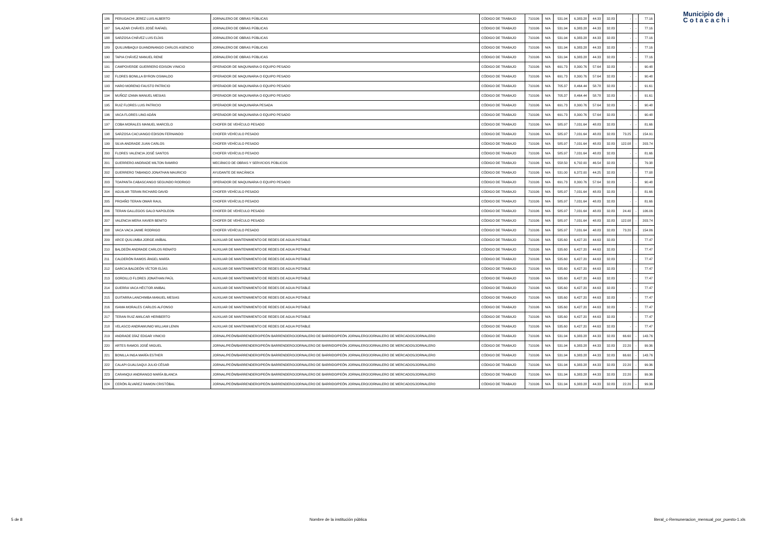Municipio de
C o t a c a c h i
| 186 | PERUGACHI JEREZ LUIS ALBERTO | JORNALERO DE OBRAS PÚBLICAS | CÓDIGO DE TRABAJO | 710106 | N/A | 531.94 | 6,383.28 | 44.33 | 32.83 | - | - | 77.16 |
| 187 | SALAZAR CHÁVES JOSÉ RAFAEL | JORNALERO DE OBRAS PÚBLICAS | CÓDIGO DE TRABAJO | 710106 | N/A | 531.94 | 6,383.28 | 44.33 | 32.83 | - | - | 77.16 |
| 188 | SARZOSA CHÁVEZ LUIS ELÍAS | JORNALERO DE OBRAS PÚBLICAS | CÓDIGO DE TRABAJO | 710106 | N/A | 531.94 | 6,383.28 | 44.33 | 32.83 | - | - | 77.16 |
| 189 | QUILUMBAQUI GUANDINANGO CARLOS ASENCIO | JORNALERO DE OBRAS PÚBLICAS | CÓDIGO DE TRABAJO | 710106 | N/A | 531.94 | 6,383.28 | 44.33 | 32.83 | - | - | 77.16 |
| 190 | TAPIA CHÁVEZ MANUEL RENE | JORNALERO DE OBRAS PÚBLICAS | CÓDIGO DE TRABAJO | 710106 | N/A | 531.94 | 6,383.28 | 44.33 | 32.83 | - | - | 77.16 |
| 191 | CAMPOVERDE GUERRERO EDISON VINICIO | OPERADOR DE MAQUINARIA O EQUIPO PESADO | CÓDIGO DE TRABAJO | 710106 | N/A | 691.73 | 8,300.76 | 57.64 | 32.83 | - | - | 90.48 |
| 192 | FLORES BONILLA BYRON OSWALDO | OPERADOR DE MAQUINARIA O EQUIPO PESADO | CÓDIGO DE TRABAJO | 710106 | N/A | 691.73 | 8,300.76 | 57.64 | 32.83 | - | - | 90.48 |
| 193 | HARO MORENO FAUSTO PATRICIO | OPERADOR DE MAQUINARIA O EQUIPO PESADO | CÓDIGO DE TRABAJO | 710106 | N/A | 705.37 | 8,464.44 | 58.78 | 32.83 | - | - | 91.61 |
| 194 | MUÑOZ IZAMA MANUEL MESIAS | OPERADOR DE MAQUINARIA O EQUIPO PESADO | CÓDIGO DE TRABAJO | 710106 | N/A | 705.37 | 8,464.44 | 58.78 | 32.83 | - | - | 91.61 |
| 195 | RUIZ FLORES LUIS PATRICIO | OPERADOR DE MAQUINARIA PESADA | CÓDIGO DE TRABAJO | 710106 | N/A | 691.73 | 8,300.76 | 57.64 | 32.83 | - | - | 90.48 |
| 196 | VACA FLORES LINO ADÁN | OPERADOR DE MAQUINARIA O EQUIPO PESADO | CÓDIGO DE TRABAJO | 710106 | N/A | 691.73 | 8,300.76 | 57.64 | 32.83 | - | - | 90.48 |
| 197 | COBA MORALES MANUEL MARCELO | CHOFER DE VEHÍCULO PESADO | CÓDIGO DE TRABAJO | 710106 | N/A | 585.97 | 7,031.64 | 48.83 | 32.83 | - | - | 81.66 |
| 198 | SARZOSA CACUANGO EDISON FERNANDO | CHOFER VEHÍCULO PESADO | CÓDIGO DE TRABAJO | 710106 | N/A | 585.97 | 7,031.64 | 48.83 | 32.83 | 73.25 | - | 154.91 |
| 199 | SILVA ANDRADE JUAN CARLOS | CHOFER VEHÍCULO PESADO | CÓDIGO DE TRABAJO | 710106 | N/A | 585.97 | 7,031.64 | 48.83 | 32.83 | 122.08 | - | 203.74 |
| 200 | FLORES VALENCIA JOSÉ SANTOS | CHOFER VEHÍCULO PESADO | CÓDIGO DE TRABAJO | 710106 | N/A | 585.97 | 7,031.64 | 48.83 | 32.83 | - | - | 81.66 |
| 201 | GUERRERO ANDRADE MILTON RAMIRO | MECÁNICO DE OBRAS Y SERVICIOS PÚBLICOS | CÓDIGO DE TRABAJO | 710106 | N/A | 558.50 | 6,702.00 | 46.54 | 32.83 | - | - | 79.38 |
| 202 | GUERRERO TABANGO JONATHAN MAURICIO | AYUDANTE DE MACÁNICA | CÓDIGO DE TRABAJO | 710106 | N/A | 531.00 | 6,372.00 | 44.25 | 32.83 | - | - | 77.08 |
| 203 | TOAPANTA CABASCANGO SEGUNDO RODRIGO | OPERADOR DE MAQUINARIA O EQUIPO PESADO | CÓDIGO DE TRABAJO | 710106 | N/A | 691.73 | 8,300.76 | 57.64 | 32.83 | - | - | 90.48 |
| 204 | AGUILAR TERAN RICHARD DAVID | CHOFER VEHÍCULO PESADO | CÓDIGO DE TRABAJO | 710106 | N/A | 585.97 | 7,031.64 | 48.83 | 32.83 | - | - | 81.66 |
| 205 | PROAÑO TERAN OMAR RAUL | CHOFER VEHÍCULO PESADO | CÓDIGO DE TRABAJO | 710106 | N/A | 585.97 | 7,031.64 | 48.83 | 32.83 | - | - | 81.66 |
| 206 | TERAN GALLEGOS GALO NAPOLEON | CHOFER DE VEHÍCULO PESADO | CÓDIGO DE TRABAJO | 710106 | N/A | 585.97 | 7,031.64 | 48.83 | 32.83 | 24.40 | - | 106.06 |
| 207 | VALENCIA MERA XAVIER BENITO | CHOFER DE VEHÍCULO PESADO | CÓDIGO DE TRABAJO | 710106 | N/A | 585.97 | 7,031.64 | 48.83 | 32.83 | 122.08 | - | 203.74 |
| 208 | VACA VACA JAIME RODRIGO | CHOFER VEHÍCULO PESADO | CÓDIGO DE TRABAJO | 710106 | N/A | 585.97 | 7,031.64 | 48.83 | 32.83 | 73.20 | - | 154.86 |
| 209 | ARCE QUILUMBA JORGE ANÍBAL | AUXILIAR DE MANTENIMIENTO DE REDES DE AGUA POTABLE | CÓDIGO DE TRABAJO | 710106 | N/A | 535.60 | 6,427.20 | 44.63 | 32.83 | - | - | 77.47 |
| 210 | BALDEÓN ANDRADE CARLOS RENATO | AUXILIAR DE MANTENIMIENTO DE REDES DE AGUA POTABLE | CÓDIGO DE TRABAJO | 710106 | N/A | 535.60 | 6,427.20 | 44.63 | 32.83 | - | - | 77.47 |
| 211 | CALDERÓN RAMOS ÁNGEL MARÍA | AUXILIAR DE MANTENIMIENTO DE REDES DE AGUA POTABLE | CÓDIGO DE TRABAJO | 710106 | N/A | 535.60 | 6,427.20 | 44.63 | 32.83 | - | - | 77.47 |
| 212 | GARCIA BALDEÓN VÍCTOR ELÍAS | AUXILIAR DE MANTENIMIENTO DE REDES DE AGUA POTABLE | CÓDIGO DE TRABAJO | 710106 | N/A | 535.60 | 6,427.20 | 44.63 | 32.83 | - | - | 77.47 |
| 213 | GORDILLO FLORES JONATHAN PAÚL | AUXILIAR DE MANTENIMIENTO DE REDES DE AGUA POTABLE | CÓDIGO DE TRABAJO | 710106 | N/A | 535.60 | 6,427.20 | 44.63 | 32.83 | - | - | 77.47 |
| 214 | GUERRA VACA HÉCTOR ANIBAL | AUXILIAR DE MANTENIMIENTO DE REDES DE AGUA POTABLE | CÓDIGO DE TRABAJO | 710106 | N/A | 535.60 | 6,427.20 | 44.63 | 32.83 | - | - | 77.47 |
| 215 | GUITARRA LANCHIMBA MANUEL MESIAS | AUXILIAR DE MANTENIMIENTO DE REDES DE AGUA POTABLE | CÓDIGO DE TRABAJO | 710106 | N/A | 535.60 | 6,427.20 | 44.63 | 32.83 | - | - | 77.47 |
| 216 | ISAMA MORALES CARLOS ALFONSO | AUXILIAR DE MANTENIMIENTO DE REDES DE AGUA POTABLE | CÓDIGO DE TRABAJO | 710106 | N/A | 535.60 | 6,427.20 | 44.63 | 32.83 | - | - | 77.47 |
| 217 | TERAN RUIZ AMILCAR HERIBERTO | AUXILIAR DE MANTENIMIENTO DE REDES DE AGUA POTABLE | CÓDIGO DE TRABAJO | 710106 | N/A | 535.60 | 6,427.20 | 44.63 | 32.83 | - | - | 77.47 |
| 218 | VELASCO ANDRAMUNIO WILLIAM LENIN | AUXILIAR DE MANTENIMIENTO DE REDES DE AGUA POTABLE | CÓDIGO DE TRABAJO | 710106 | N/A | 535.60 | 6,427.20 | 44.63 | 32.83 | - | - | 77.47 |
| 219 | ANDRADE DÍAZ EDGAR VINICIO | JORNAL/PEÓN/BARRENDERO/PEÓN BARRENDERO/JORNALERO DE BARRIDO/PEÓN JORNALERO/JORNALERO DE MERCADOS/JORNALERO | CÓDIGO DE TRABAJO | 710106 | N/A | 531.94 | 6,383.28 | 44.33 | 32.83 | 66.60 | - | 143.76 |
| 220 | ARTES RAMOS JOSÉ MIGUEL | JORNAL/PEÓN/BARRENDERO/PEÓN BARRENDERO/JORNALERO DE BARRIDO/PEÓN JORNALERO/JORNALERO DE MERCADOS/JORNALERO | CÓDIGO DE TRABAJO | 710106 | N/A | 531.94 | 6,383.28 | 44.33 | 32.83 | 22.20 | - | 99.36 |
| 221 | BONILLA INGA MARÍA ESTHER | JORNAL/PEÓN/BARRENDERO/PEÓN BARRENDERO/JORNALERO DE BARRIDO/PEÓN JORNALERO/JORNALERO DE MERCADOS/JORNALERO | CÓDIGO DE TRABAJO | 710106 | N/A | 531.94 | 6,383.28 | 44.33 | 32.83 | 66.60 | - | 143.76 |
| 222 | CALAPI GUALSAQUI JULIO CÉSAR | JORNAL/PEÓN/BARRENDERO/PEÓN BARRENDERO/JORNALERO DE BARRIDO/PEÓN JORNALERO/JORNALERO DE MERCADOS/JORNALERO | CÓDIGO DE TRABAJO | 710106 | N/A | 531.94 | 6,383.28 | 44.33 | 32.83 | 22.20 | - | 99.36 |
| 223 | CARANQUI ANDRANGO MARÍA BLANCA | JORNAL/PEÓN/BARRENDERO/PEÓN BARRENDERO/JORNALERO DE BARRIDO/PEÓN JORNALERO/JORNALERO DE MERCADOS/JORNALERO | CÓDIGO DE TRABAJO | 710106 | N/A | 531.94 | 6,383.28 | 44.33 | 32.83 | 22.20 | - | 99.36 |
| 224 | CERÓN ÁLVAREZ RAMON CRISTÓBAL | JORNAL/PEÓN/BARRENDERO/PEÓN BARRENDERO/JORNALERO DE BARRIDO/PEÓN JORNALERO/JORNALERO DE MERCADOS/JORNALERO | CÓDIGO DE TRABAJO | 710106 | N/A | 531.94 | 6,383.28 | 44.33 | 32.83 | 22.20 | - | 99.36 |
5 de 8 Nombre de la institución pública literal_c-Remuneracion_mensual_por_puesto-1.xls